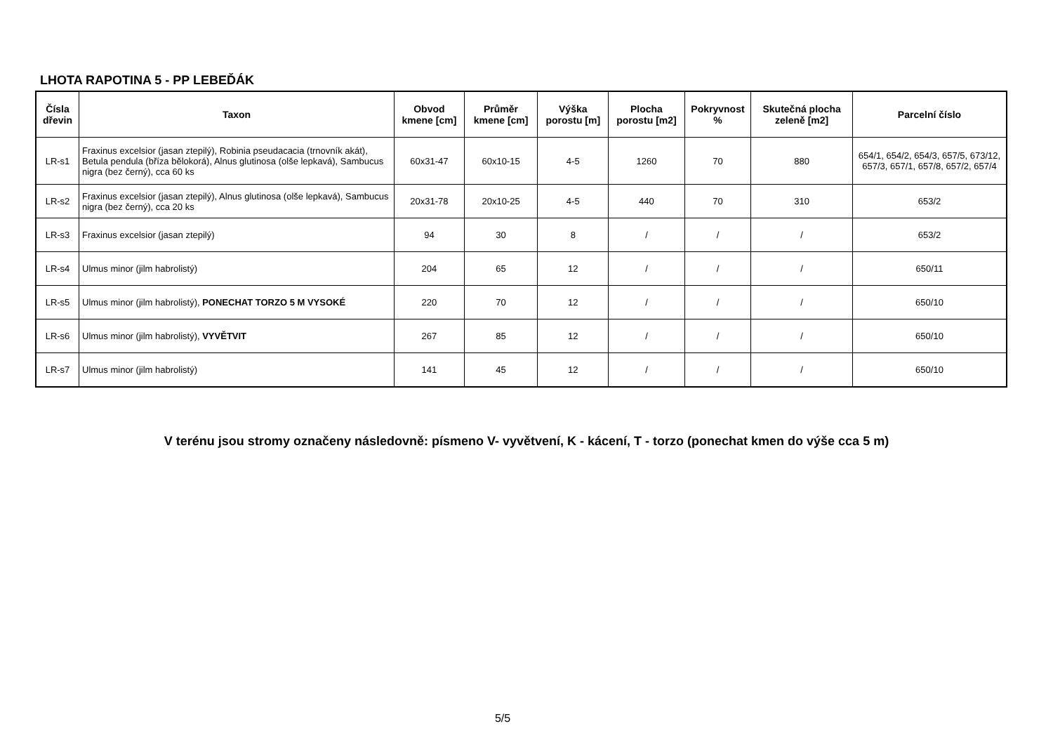LHOTA RAPOTINA 5 - PP LEBEĎÁK
| Čísla dřevin | Taxon | Obvod kmene [cm] | Průměr kmene [cm] | Výška porostu [m] | Plocha porostu [m2] | Pokryvnost % | Skutečná plocha zeleně [m2] | Parcelní číslo |
| --- | --- | --- | --- | --- | --- | --- | --- | --- |
| LR-s1 | Fraxinus excelsior (jasan ztepilý), Robinia pseudacacia (trnovník akát), Betula pendula (bříza bělokorá), Alnus glutinosa (olše lepkavá), Sambucus nigra (bez černý), cca 60 ks | 60x31-47 | 60x10-15 | 4-5 | 1260 | 70 | 880 | 654/1, 654/2, 654/3, 657/5, 673/12, 657/3, 657/1, 657/8, 657/2, 657/4 |
| LR-s2 | Fraxinus excelsior (jasan ztepilý), Alnus glutinosa (olše lepkavá), Sambucus nigra (bez černý), cca 20 ks | 20x31-78 | 20x10-25 | 4-5 | 440 | 70 | 310 | 653/2 |
| LR-s3 | Fraxinus excelsior (jasan ztepilý) | 94 | 30 | 8 | / | / | / | 653/2 |
| LR-s4 | Ulmus minor (jilm habrolistý) | 204 | 65 | 12 | / | / | / | 650/11 |
| LR-s5 | Ulmus minor (jilm habrolistý), PONECHAT TORZO 5 M VYSOKÉ | 220 | 70 | 12 | / | / | / | 650/10 |
| LR-s6 | Ulmus minor (jilm habrolistý), VYVĚTVIT | 267 | 85 | 12 | / | / | / | 650/10 |
| LR-s7 | Ulmus minor (jilm habrolistý) | 141 | 45 | 12 | / | / | / | 650/10 |
V terénu jsou stromy označeny následovně: písmeno V- vyvětvení, K - kácení, T - torzo (ponechat kmen do výše cca 5 m)
5/5